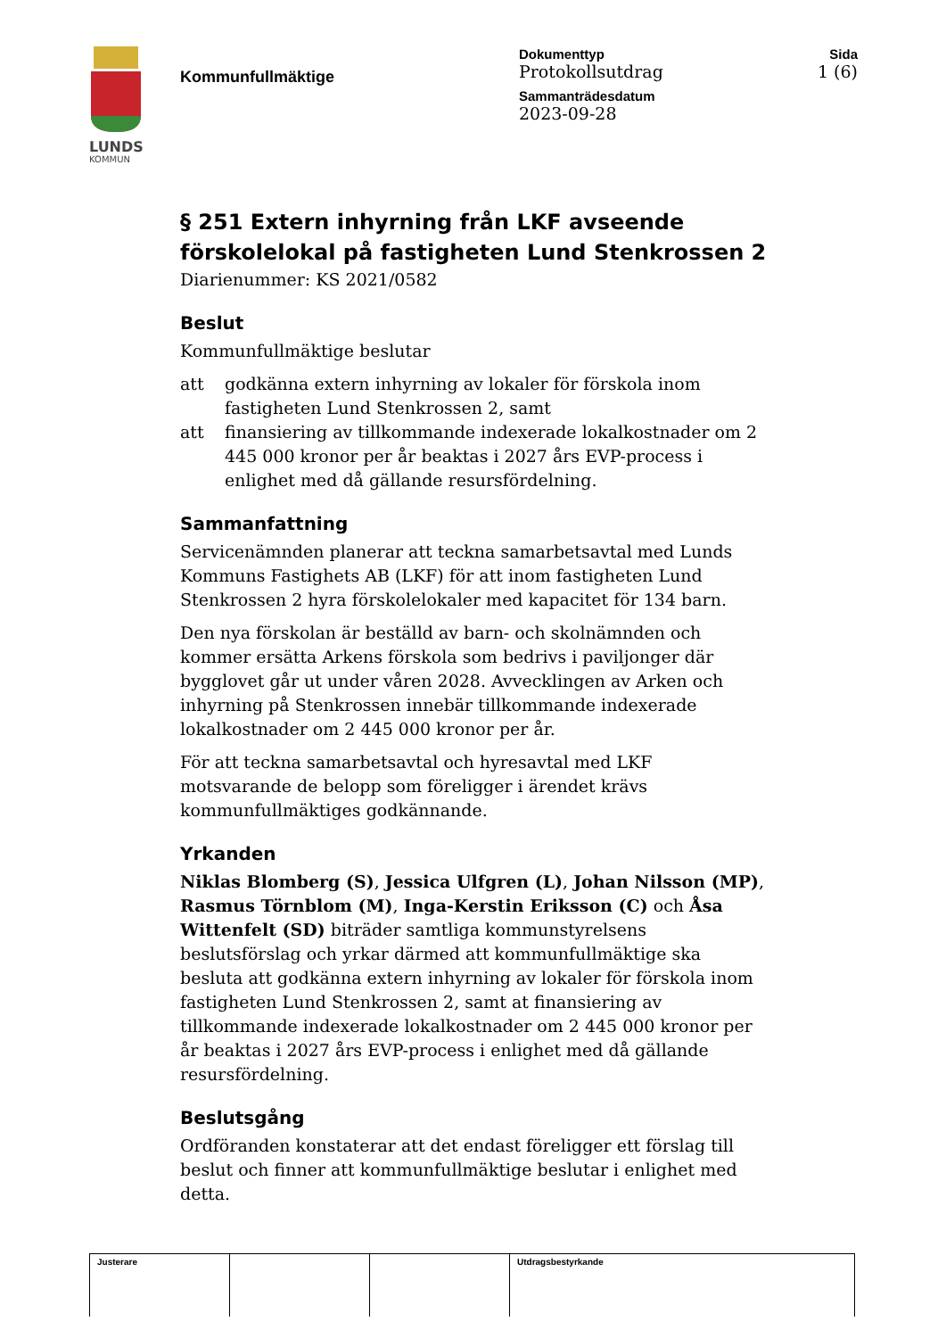LUNDS
KOMMUN
Kommunfullmäktige
Dokumenttyp
Protokollsutdrag
Sammanträdesdatum
2023-09-28
Sida
1 (6)
§ 251 Extern inhyrning från LKF avseende förskolelokal på fastigheten Lund Stenkrossen 2
Diarienummer: KS 2021/0582
Beslut
Kommunfullmäktige beslutar
att godkänna extern inhyrning av lokaler för förskola inom fastigheten Lund Stenkrossen 2, samt
att finansiering av tillkommande indexerade lokalkostnader om 2 445 000 kronor per år beaktas i 2027 års EVP-process i enlighet med då gällande resursfördelning.
Sammanfattning
Servicenämnden planerar att teckna samarbetsavtal med Lunds Kommuns Fastighets AB (LKF) för att inom fastigheten Lund Stenkrossen 2 hyra förskolelokaler med kapacitet för 134 barn.
Den nya förskolan är beställd av barn- och skolnämnden och kommer ersätta Arkens förskola som bedrivs i paviljonger där bygglovet går ut under våren 2028. Avvecklingen av Arken och inhyrning på Stenkrossen innebär tillkommande indexerade lokalkostnader om 2 445 000 kronor per år.
För att teckna samarbetsavtal och hyresavtal med LKF motsvarande de belopp som föreligger i ärendet krävs kommunfullmäktiges godkännande.
Yrkanden
Niklas Blomberg (S), Jessica Ulfgren (L), Johan Nilsson (MP), Rasmus Törnblom (M), Inga-Kerstin Eriksson (C) och Åsa Wittenfelt (SD) biträder samtliga kommunstyrelsens beslutsförslag och yrkar därmed att kommunfullmäktige ska besluta att godkänna extern inhyrning av lokaler för förskola inom fastigheten Lund Stenkrossen 2, samt at finansiering av tillkommande indexerade lokalkostnader om 2 445 000 kronor per år beaktas i 2027 års EVP-process i enlighet med då gällande resursfördelning.
Beslutsgång
Ordföranden konstaterar att det endast föreligger ett förslag till beslut och finner att kommunfullmäktige beslutar i enlighet med detta.
| Justerare | | | Utdragsbestyrkande |